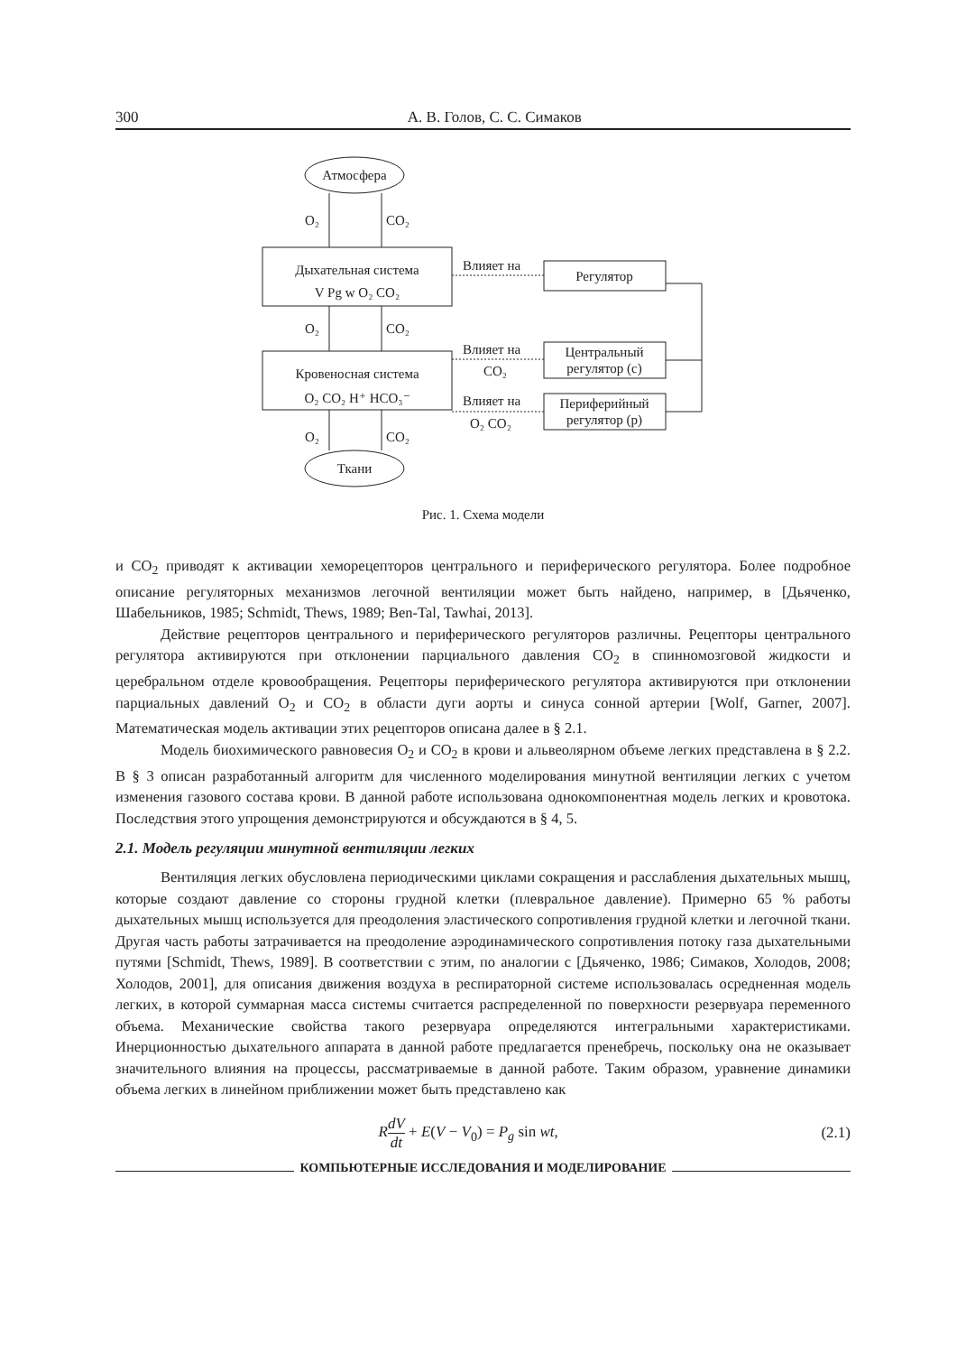300 А. В. Голов, С. С. Симаков
Атмосфера
Ткани
O₂
CO₂
Дыхательная система
V Pg w O₂ CO₂
O₂
CO₂
Кровеносная система
O₂ CO₂ H⁺ HCO₃⁻
O₂
CO₂
Влияет на
Регулятор
Влияет на
CO₂
Центральный
регулятор (c)
Влияет на
O₂ CO₂
Периферийный
регулятор (p)
Рис. 1. Схема модели
и CO<sub>2</sub> приводят к активации хеморецепторов центрального и периферического регулятора. Более подробное описание регуляторных механизмов легочной вентиляции может быть найдено, например, в [Дьяченко, Шабельников, 1985; Schmidt, Thews, 1989; Ben-Tal, Tawhai, 2013].
Действие рецепторов центрального и периферического регуляторов различны. Рецепторы центрального регулятора активируются при отклонении парциального давления CO<sub>2</sub> в спинномозговой жидкости и церебральном отделе кровообращения. Рецепторы периферического регулятора активируются при отклонении парциальных давлений O<sub>2</sub> и CO<sub>2</sub> в области дуги аорты и синуса сонной артерии [Wolf, Garner, 2007]. Математическая модель активации этих рецепторов описана далее в § 2.1.
Модель биохимического равновесия O<sub>2</sub> и CO<sub>2</sub> в крови и альвеолярном объеме легких представлена в § 2.2. В § 3 описан разработанный алгоритм для численного моделирования минутной вентиляции легких с учетом изменения газового состава крови. В данной работе использована однокомпонентная модель легких и кровотока. Последствия этого упрощения демонстрируются и обсуждаются в § 4, 5.
2.1. Модель регуляции минутной вентиляции легких
Вентиляция легких обусловлена периодическими циклами сокращения и расслабления дыхательных мышц, которые создают давление со стороны грудной клетки (плевральное давление). Примерно 65 % работы дыхательных мышц используется для преодоления эластического сопротивления грудной клетки и легочной ткани. Другая часть работы затрачивается на преодоление аэродинамического сопротивления потоку газа дыхательными путями [Schmidt, Thews, 1989]. В соответствии с этим, по аналогии с [Дьяченко, 1986; Симаков, Холодов, 2008; Холодов, 2001], для описания движения воздуха в респираторной системе использовалась осредненная модель легких, в которой суммарная масса системы считается распределенной по поверхности резервуара переменного объема. Механические свойства такого резервуара определяются интегральными характеристиками. Инерционностью дыхательного аппарата в данной работе предлагается пренебречь, поскольку она не оказывает значительного влияния на процессы, рассматриваемые в данной работе. Таким образом, уравнение динамики объема легких в линейном приближении может быть представлено как
RdV dt + E(V − V<sub>0</sub>) = P<sub>g</sub> sin wt, (2.1)
КОМПЬЮТЕРНЫЕ ИССЛЕДОВАНИЯ И МОДЕЛИРОВАНИЕ